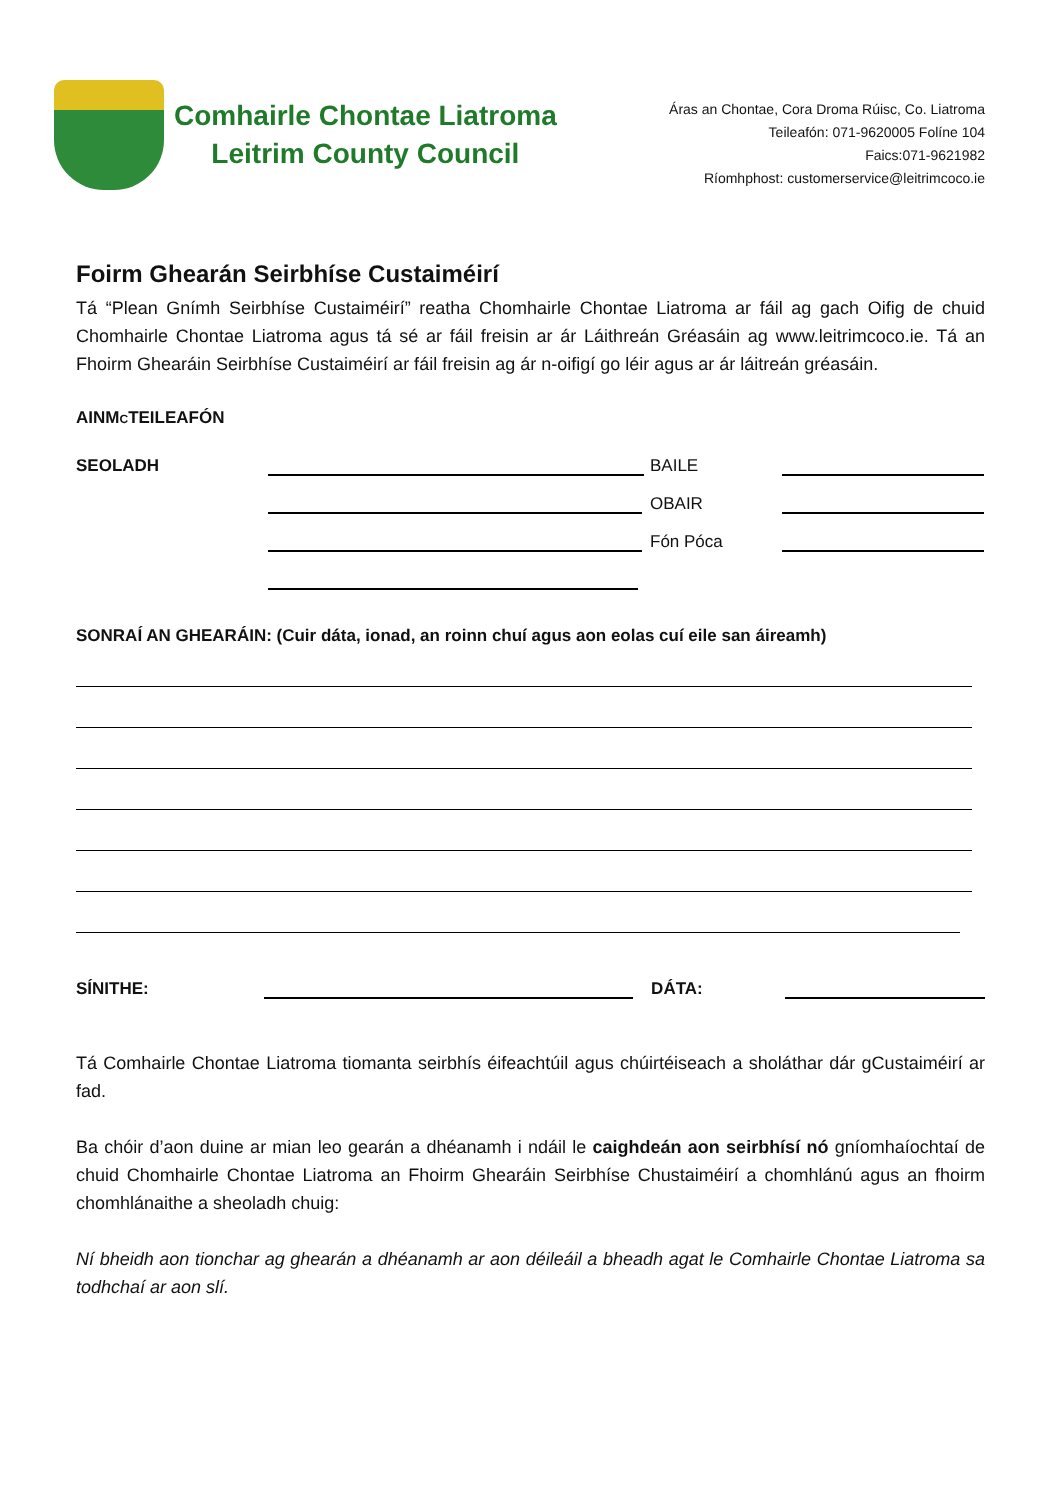Comhairle Chontae Liatroma
Leitrim County Council
Áras an Chontae, Cora Droma Rúisc, Co. Liatroma
Teileafón: 071-9620005 Folíne 104
Faics:071-9621982
Ríomhphost: customerservice@leitrimcoco.ie
Foirm Ghearán Seirbhíse Custaiméirí
Tá “Plean Gnímh Seirbhíse Custaiméirí” reatha Chomhairle Chontae Liatroma ar fáil ag gach Oifig de chuid Chomhairle Chontae Liatroma agus tá sé ar fáil freisin ar ár Láithreán Gréasáin ag www.leitrimcoco.ie. Tá an Fhoirm Ghearáin Seirbhíse Custaiméirí ar fáil freisin ag ár n-oifigí go léir agus ar ár láitreán gréasáin.
AINMCTEILEAFÓN
SEOLADH BAILE
OBAIR
Fón Póca
SONRAÍ AN GHEARÁIN: (Cuir dáta, ionad, an roinn chuí agus aon eolas cuí eile san áireamh)
SÍNITHE: DÁTA:
Tá Comhairle Chontae Liatroma tiomanta seirbhís éifeachtúil agus chúirtéiseach a sholáthar dár gCustaiméirí ar fad.
Ba chóir d’aon duine ar mian leo gearán a dhéanamh i ndáil le caighdeán aon seirbhísí nó gníomhaíochtaí de chuid Chomhairle Chontae Liatroma an Fhoirm Ghearáin Seirbhíse Chustaiméirí a chomhlánú agus an fhoirm chomhlánaithe a sheoladh chuig:
Ní bheidh aon tionchar ag ghearán a dhéanamh ar aon déileáil a bheadh agat le Comhairle Chontae Liatroma sa todhchaí ar aon slí.